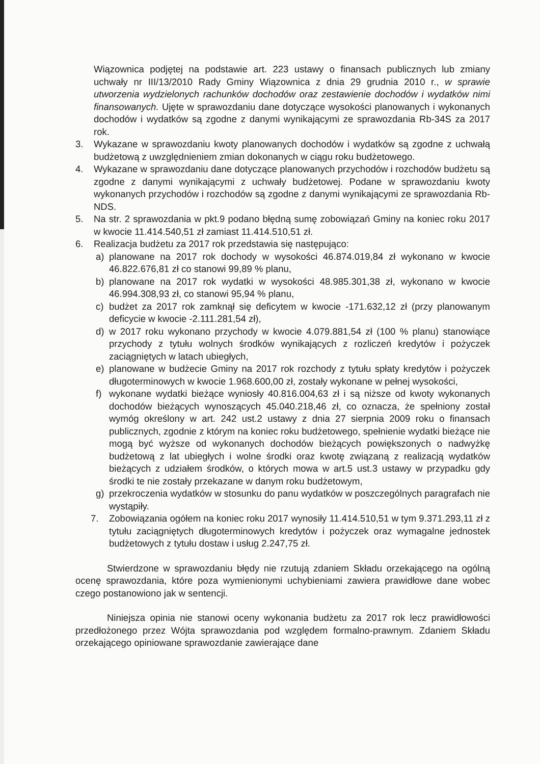Wiązownica podjętej na podstawie art. 223 ustawy o finansach publicznych lub zmiany uchwały nr III/13/2010 Rady Gminy Wiązownica z dnia 29 grudnia 2010 r., w sprawie utworzenia wydzielonych rachunków dochodów oraz zestawienie dochodów i wydatków nimi finansowanych. Ujęte w sprawozdaniu dane dotyczące wysokości planowanych i wykonanych dochodów i wydatków są zgodne z danymi wynikającymi ze sprawozdania Rb-34S za 2017 rok.
3. Wykazane w sprawozdaniu kwoty planowanych dochodów i wydatków są zgodne z uchwałą budżetową z uwzględnieniem zmian dokonanych w ciągu roku budżetowego.
4. Wykazane w sprawozdaniu dane dotyczące planowanych przychodów i rozchodów budżetu są zgodne z danymi wynikającymi z uchwały budżetowej. Podane w sprawozdaniu kwoty wykonanych przychodów i rozchodów są zgodne z danymi wynikającymi ze sprawozdania Rb-NDS.
5. Na str. 2 sprawozdania w pkt.9 podano błędną sumę zobowiązań Gminy na koniec roku 2017 w kwocie 11.414.540,51 zł zamiast 11.414.510,51 zł.
6. Realizacja budżetu za 2017 rok przedstawia się następująco:
a) planowane na 2017 rok dochody w wysokości 46.874.019,84 zł wykonano w kwocie 46.822.676,81 zł co stanowi 99,89 % planu,
b) planowane na 2017 rok wydatki w wysokości 48.985.301,38 zł, wykonano w kwocie 46.994.308,93 zł, co stanowi 95,94 % planu,
c) budżet za 2017 rok zamknął się deficytem w kwocie -171.632,12 zł (przy planowanym deficycie w kwocie -2.111.281,54 zł),
d) w 2017 roku wykonano przychody w kwocie 4.079.881,54 zł (100 % planu) stanowiące przychody z tytułu wolnych środków wynikających z rozliczeń kredytów i pożyczek zaciągniętych w latach ubiegłych,
e) planowane w budżecie Gminy na 2017 rok rozchody z tytułu spłaty kredytów i pożyczek długoterminowych w kwocie 1.968.600,00 zł, zostały wykonane w pełnej wysokości,
f) wykonane wydatki bieżące wyniosły 40.816.004,63 zł i są niższe od kwoty wykonanych dochodów bieżących wynoszących 45.040.218,46 zł, co oznacza, że spełniony został wymóg określony w art. 242 ust.2 ustawy z dnia 27 sierpnia 2009 roku o finansach publicznych, zgodnie z którym na koniec roku budżetowego, spełnienie wydatki bieżące nie mogą być wyższe od wykonanych dochodów bieżących powiększonych o nadwyżkę budżetową z lat ubiegłych i wolne środki oraz kwotę związaną z realizacją wydatków bieżących z udziałem środków, o których mowa w art.5 ust.3 ustawy w przypadku gdy środki te nie zostały przekazane w danym roku budżetowym,
g) przekroczenia wydatków w stosunku do panu wydatków w poszczególnych paragrafach nie wystąpiły.
7. Zobowiązania ogółem na koniec roku 2017 wynosiły 11.414.510,51 w tym 9.371.293,11 zł z tytułu zaciągniętych długoterminowych kredytów i pożyczek oraz wymagalne jednostek budżetowych z tytułu dostaw i usług 2.247,75 zł.
Stwierdzone w sprawozdaniu błędy nie rzutują zdaniem Składu orzekającego na ogólną ocenę sprawozdania, które poza wymienionymi uchybieniami zawiera prawidłowe dane wobec czego postanowiono jak w sentencji.
Niniejsza opinia nie stanowi oceny wykonania budżetu za 2017 rok lecz prawidłowości przedłożonego przez Wójta sprawozdania pod względem formalno-prawnym. Zdaniem Składu orzekającego opiniowane sprawozdanie zawierające dane